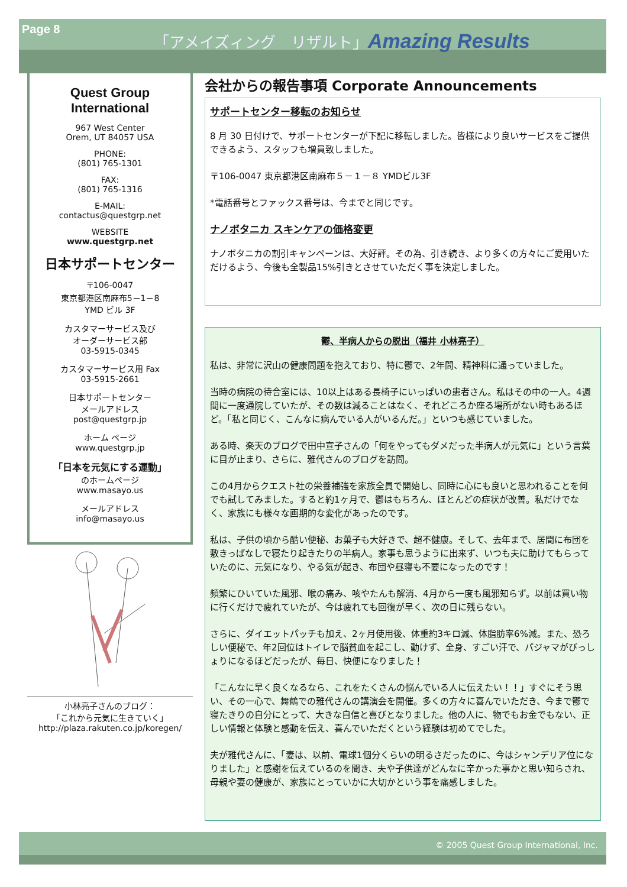Page 8
「アメイズィング　リザルト」Amazing Results
Quest Group
International
967 West Center
Orem, UT 84057 USA
PHONE:
(801) 765-1301
FAX:
(801) 765-1316
E-MAIL:
contactus@questgrp.net
WEBSITE
www.questgrp.net
日本サポートセンター
〒106-0047
東京都港区南麻布5－1－8
YMD ビル 3F
カスタマーサービス及び
オーダーサービス部
03-5915-0345
カスタマーサービス用 Fax
03-5915-2661
日本サポートセンター
メールアドレス
post@questgrp.jp
ホーム ページ
www.questgrp.jp
「日本を元気にする運動」
のホームページ
www.masayo.us
メールアドレス
info@masayo.us
小林亮子さんのブログ：
「これから元気に生きていく」
http://plaza.rakuten.co.jp/koregen/
会社からの報告事項 Corporate Announcements
サポートセンター移転のお知らせ
8 月 30 日付けで、サポートセンターが下記に移転しました。皆様により良いサービスをご提供できるよう、スタッフも増員致しました。
〒106-0047 東京都港区南麻布５－１－８ YMDビル3F
*電話番号とファックス番号は、今までと同じです。
ナノボタニカ スキンケアの価格変更
ナノボタニカの割引キャンペーンは、大好評。その為、引き続き、より多くの方々にご愛用いただけるよう、今後も全製品15%引きとさせていただく事を決定しました。
鬱、半病人からの脱出（福井 小林亮子）
私は、非常に沢山の健康問題を抱えており、特に鬱で、2年間、精神科に通っていました。
当時の病院の待合室には、10以上はある長椅子にいっぱいの患者さん。私はその中の一人。4週間に一度通院していたが、その数は減ることはなく、それどころか座る場所がない時もあるほど。「私と同じく、こんなに病んでいる人がいるんだ。」といつも感じていました。
ある時、楽天のブログで田中宣子さんの「何をやってもダメだった半病人が元気に」という言葉に目が止まり、さらに、雅代さんのブログを訪問。
この4月からクエスト社の栄養補強を家族全員で開始し、同時に心にも良いと思われることを何でも試してみました。すると約1ヶ月で、鬱はもちろん、ほとんどの症状が改善。私だけでなく、家族にも様々な画期的な変化があったのです。
私は、子供の頃から酷い便秘、お菓子も大好きで、超不健康。そして、去年まで、居間に布団を敷きっぱなしで寝たり起きたりの半病人。家事も思うように出来ず、いつも夫に助けてもらっていたのに、元気になり、やる気が起き、布団や昼寝も不要になったのです！
頻繁にひいていた風邪、喉の痛み、咳やたんも解消、4月から一度も風邪知らず。以前は買い物に行くだけで疲れていたが、今は疲れても回復が早く、次の日に残らない。
さらに、ダイエットパッチも加え、2ヶ月使用後、体重約3キロ減、体脂肪率6%減。また、恐ろしい便秘で、年2回位はトイレで脳貧血を起こし、動けず、全身、すごい汗で、パジャマがびっしょりになるほどだったが、毎日、快便になりました！
「こんなに早く良くなるなら、これをたくさんの悩んでいる人に伝えたい！！」すぐにそう思い、その一心で、舞鶴での雅代さんの講演会を開催。多くの方々に喜んでいただき、今まで鬱で寝たきりの自分にとって、大きな自信と喜びとなりました。他の人に、物でもお金でもない、正しい情報と体験と感動を伝え、喜んでいただくという経験は初めてでした。
夫が雅代さんに、「妻は、以前、電球1個分くらいの明るさだったのに、今はシャンデリア位になりました」と感謝を伝えているのを聞き、夫や子供達がどんなに辛かった事かと思い知らされ、母親や妻の健康が、家族にとっていかに大切かという事を痛感しました。
© 2005 Quest Group International, Inc.